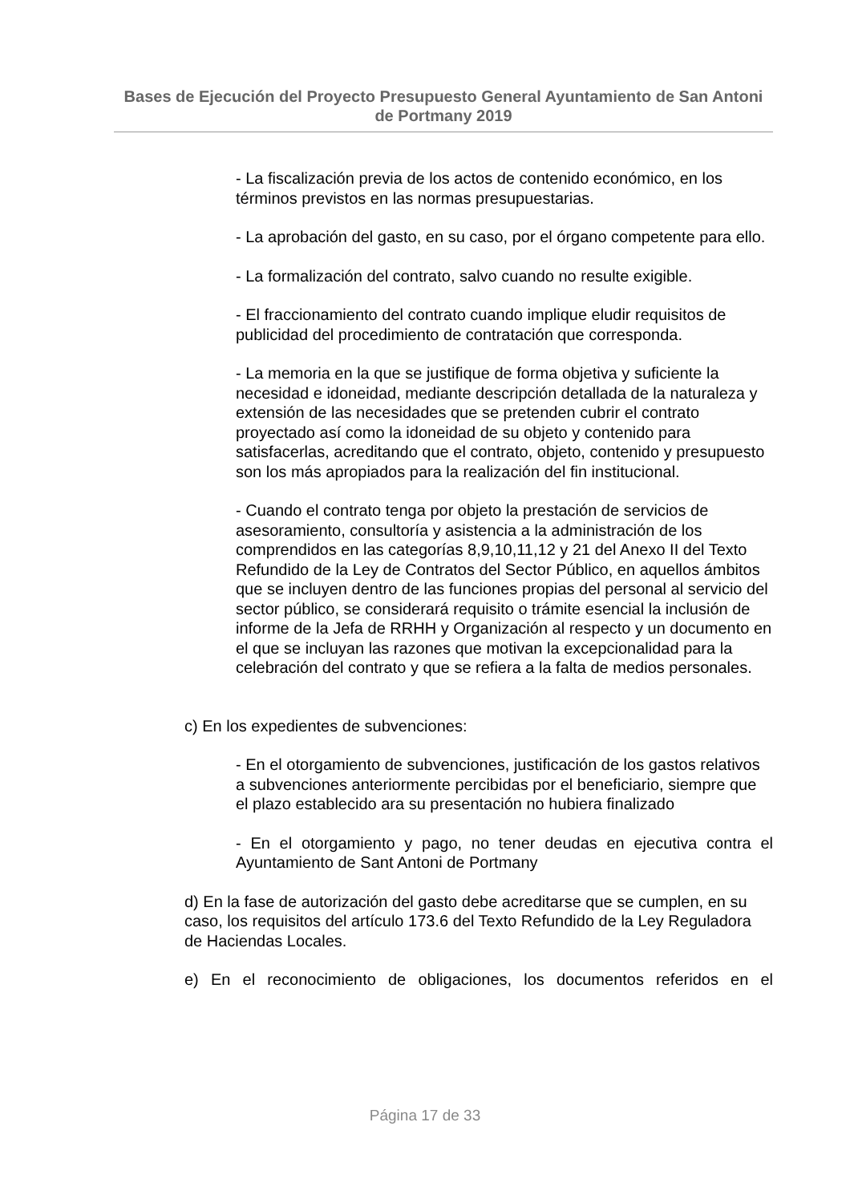Bases de Ejecución del Proyecto Presupuesto General Ayuntamiento de San Antoni de Portmany 2019
- La fiscalización previa de los actos de contenido económico, en los términos previstos en las normas presupuestarias.
- La aprobación del gasto, en su caso, por el órgano competente para ello.
- La formalización del contrato, salvo cuando no resulte exigible.
- El fraccionamiento del contrato cuando implique eludir requisitos de publicidad del procedimiento de contratación que corresponda.
- La memoria en la que se justifique de forma objetiva y suficiente la necesidad e idoneidad, mediante descripción detallada de la naturaleza y extensión de las necesidades que se pretenden cubrir el contrato proyectado así como la idoneidad de su objeto y contenido para satisfacerlas, acreditando que el contrato, objeto, contenido y presupuesto son los más apropiados para la realización del fin institucional.
- Cuando el contrato tenga por objeto la prestación de servicios de asesoramiento, consultoría y asistencia a la administración de los comprendidos en las categorías 8,9,10,11,12 y 21 del Anexo II del Texto Refundido de la Ley de Contratos del Sector Público, en aquellos ámbitos que se incluyen dentro de las funciones propias del personal al servicio del sector público, se considerará requisito o trámite esencial la inclusión de informe de la Jefa de RRHH y Organización al respecto y un documento en el que se incluyan las razones que motivan la excepcionalidad para la celebración del contrato y que se refiera a la falta de medios personales.
c) En los expedientes de subvenciones:
- En el otorgamiento de subvenciones, justificación de los gastos relativos a subvenciones anteriormente percibidas por el beneficiario, siempre que el plazo establecido ara su presentación no hubiera finalizado
- En el otorgamiento y pago, no tener deudas en ejecutiva contra el Ayuntamiento de Sant Antoni de Portmany
d) En la fase de autorización del gasto debe acreditarse que se cumplen, en su caso, los requisitos del artículo 173.6 del Texto Refundido de la Ley Reguladora de Haciendas Locales.
e) En el reconocimiento de obligaciones, los documentos referidos en el
Página 17 de 33